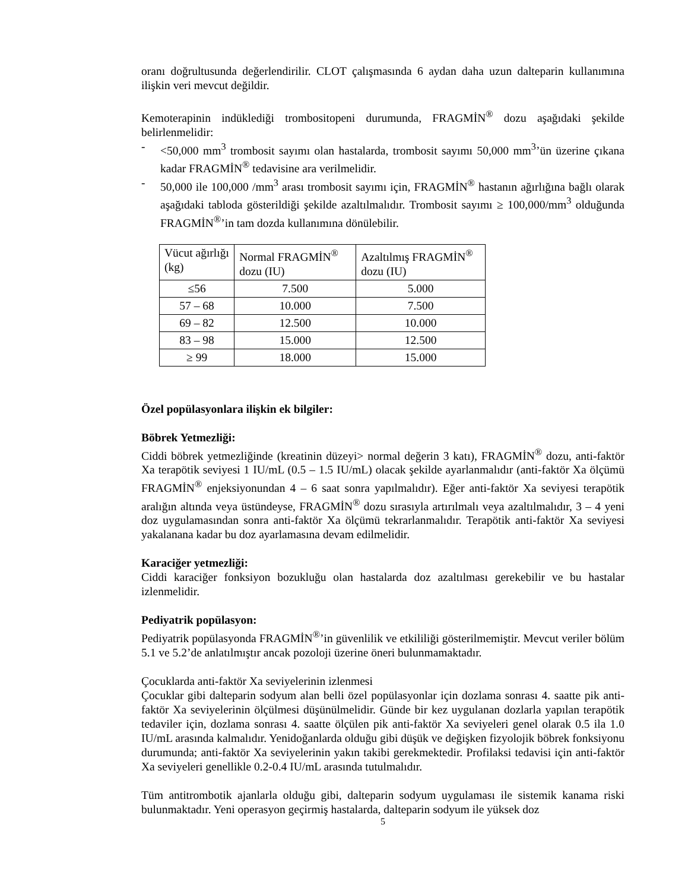oranı doğrultusunda değerlendirilir. CLOT çalışmasında 6 aydan daha uzun dalteparin kullanımına ilişkin veri mevcut değildir.
Kemoterapinin indüklediği trombositopeni durumunda, FRAGMİN<sup>®</sup> dozu aşağıdaki şekilde belirlenmelidir:
- <50,000 mm<sup>3</sup> trombosit sayımı olan hastalarda, trombosit sayımı 50,000 mm<sup>3</sup>’ün üzerine çıkana kadar FRAGMİN<sup>®</sup> tedavisine ara verilmelidir.
- 50,000 ile 100,000 /mm<sup>3</sup> arası trombosit sayımı için, FRAGMİN<sup>®</sup> hastanın ağırlığına bağlı olarak aşağıdaki tabloda gösterildiği şekilde azaltılmalıdır. Trombosit sayımı ≥ 100,000/mm<sup>3</sup> olduğunda FRAGMİN<sup>®</sup>’in tam dozda kullanımına dönülebilir.
| Vücut ağırlığı (kg) | Normal FRAGMİN<sup>®</sup> dozu (IU) | Azaltılmış FRAGMİN<sup>®</sup> dozu (IU) |
| ≤56 | 7.500 | 5.000 |
| 57 – 68 | 10.000 | 7.500 |
| 69 – 82 | 12.500 | 10.000 |
| 83 – 98 | 15.000 | 12.500 |
| ≥ 99 | 18.000 | 15.000 |
Özel popülasyonlara ilişkin ek bilgiler:
Böbrek Yetmezliği:
Ciddi böbrek yetmezliğinde (kreatinin düzeyi> normal değerin 3 katı), FRAGMİN<sup>®</sup> dozu, anti-faktör Xa terapötik seviyesi 1 IU/mL (0.5 – 1.5 IU/mL) olacak şekilde ayarlanmalıdır (anti-faktör Xa ölçümü FRAGMİN<sup>®</sup> enjeksiyonundan 4 – 6 saat sonra yapılmalıdır). Eğer anti-faktör Xa seviyesi terapötik aralığın altında veya üstündeyse, FRAGMİN<sup>®</sup> dozu sırasıyla artırılmalı veya azaltılmalıdır, 3 – 4 yeni doz uygulamasından sonra anti-faktör Xa ölçümü tekrarlanmalıdır. Terapötik anti-faktör Xa seviyesi yakalanana kadar bu doz ayarlamasına devam edilmelidir.
Karaciğer yetmezliği:
Ciddi karaciğer fonksiyon bozukluğu olan hastalarda doz azaltılması gerekebilir ve bu hastalar izlenmelidir.
Pediyatrik popülasyon:
Pediyatrik popülasyonda FRAGMİN<sup>®</sup>’in güvenlilik ve etkililiği gösterilmemiştir. Mevcut veriler bölüm 5.1 ve 5.2’de anlatılmıştır ancak pozoloji üzerine öneri bulunmamaktadır.
Çocuklarda anti-faktör Xa seviyelerinin izlenmesi
Çocuklar gibi dalteparin sodyum alan belli özel popülasyonlar için dozlama sonrası 4. saatte pik anti-faktör Xa seviyelerinin ölçülmesi düşünülmelidir. Günde bir kez uygulanan dozlarla yapılan terapötik tedaviler için, dozlama sonrası 4. saatte ölçülen pik anti-faktör Xa seviyeleri genel olarak 0.5 ila 1.0 IU/mL arasında kalmalıdır. Yenidoğanlarda olduğu gibi düşük ve değişken fizyolojik böbrek fonksiyonu durumunda; anti-faktör Xa seviyelerinin yakın takibi gerekmektedir. Profilaksi tedavisi için anti-faktör Xa seviyeleri genellikle 0.2-0.4 IU/mL arasında tutulmalıdır.
Tüm antitrombotik ajanlarla olduğu gibi, dalteparin sodyum uygulaması ile sistemik kanama riski bulunmaktadır. Yeni operasyon geçirmiş hastalarda, dalteparin sodyum ile yüksek doz
5